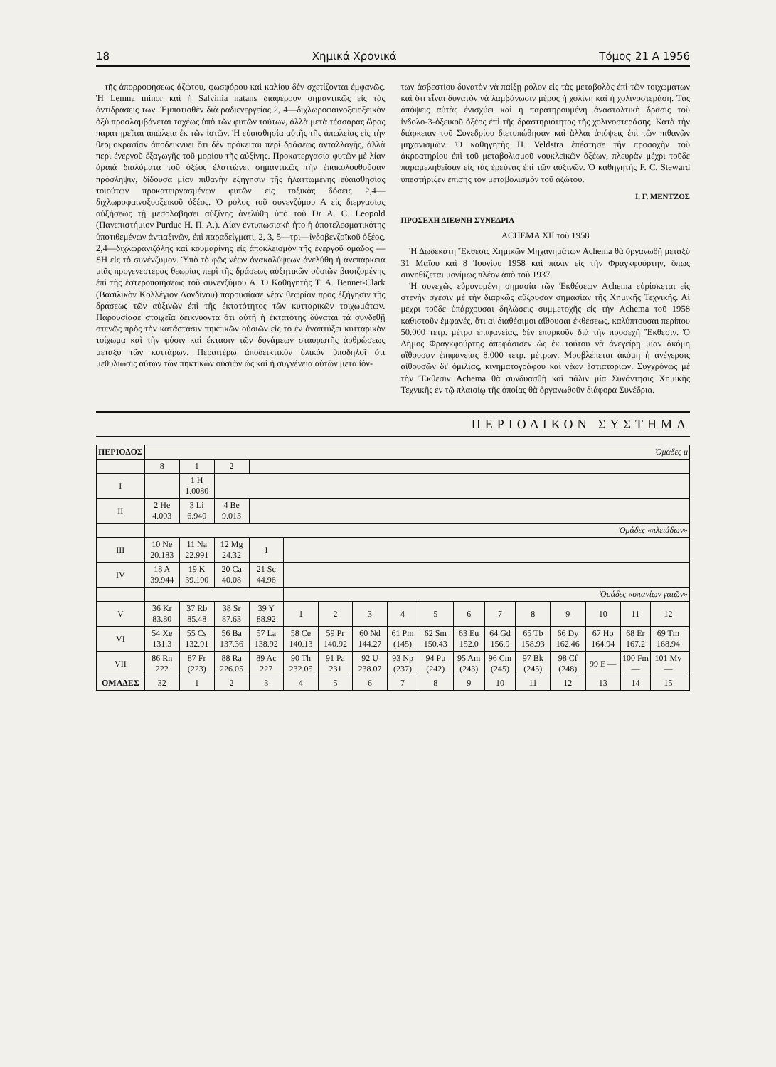18 Χημικά Χρονικά Τόμος 21 Α 1956
τῆς ἀπορροφήσεως ἀζώτου, φωσφόρου καὶ καλίου δὲν σχετίζονται ἐμφανῶς. Ἡ Lemna minor καὶ ἡ Salvinia natans διαφέρουν σημαντικῶς εἰς τὰς ἀντιδράσεις των. Ἐμποτισθὲν διὰ ραδιενεργείας 2, 4—διχλωροφαινοξειοξεικὸν ὀξὺ προσλαμβάνεται ταχέως ὑπὸ τῶν φυτῶν τούτων, ἀλλὰ μετὰ τέσσαρας ὥρας παρατηρεῖται ἀπώλεια ἐκ τῶν ἰστῶν. Ἡ εὐαισθησία αὐτῆς τῆς ἀπωλείας εἰς τὴν θερμοκρασίαν ἀποδεικνύει ὅτι δὲν πρόκειται περὶ δράσεως ἀνταλλαγῆς, ἀλλὰ περὶ ἐνεργοῦ ἐξαγωγῆς τοῦ μορίου τῆς αὐξίνης. Προκατεργασία φυτῶν μὲ λίαν ἀραιὰ διαλύματα τοῦ ὀξέος ἐλαττώνει σημαντικῶς τὴν ἐπακολουθοῦσαν πρόσληψιν, δίδουσα μίαν πιθανὴν ἐξήγησιν τῆς ἠλαττωμένης εὐαισθησίας τοιούτων προκατειργασμένων φυτῶν εἰς τοξικὰς δόσεις 2,4—διχλωροφαινοξυοξεικοῦ ὀξέος. Ὁ ρόλος τοῦ συνενζύμου Α εἰς διεργασίας αὐξήσεως τῇ μεσολαβήσει αὐξίνης ἀνελύθη ὑπὸ τοῦ Dr A. C. Leopold (Πανεπιστήμιον Purdue Η. Π. Α.). Λίαν ἐντυπωσιακὴ ἦτο ἡ ἀποτελεσματικότης ὑποτιθεμένων ἀντιαξινῶν, ἐπὶ παραδείγματι, 2, 3, 5—τρι—ἰνδοβενζοϊκοῦ ὀξέος, 2,4—διχλωρανιζόλης καὶ κουμαρίνης εἰς ἀποκλεισμὸν τῆς ἐνεργοῦ ὁμάδος —SH εἰς τὸ συνένζυμον. Ὑπὸ τὸ φῶς νέων ἀνακαλύψεων ἀνελύθη ἡ ἀνεπάρκεια μιᾶς προγενεστέρας θεωρίας περὶ τῆς δράσεως αὐξητικῶν οὐσιῶν βασιζομένης ἐπὶ τῆς ἑστεροποιήσεως τοῦ συνενζύμου Α. Ὁ Καθηγητὴς Τ. Α. Bennet-Clark (Βασιλικὸν Κολλέγιον Λονδίνου) παρουσίασε νέαν θεωρίαν πρὸς ἐξήγησιν τῆς δράσεως τῶν αὐξινῶν ἐπὶ τῆς ἐκτατότητος τῶν κυτταρικῶν τοιχωμάτων. Παρουσίασε στοιχεῖα δεικνύοντα ὅτι αὐτὴ ἡ ἐκτατότης δύναται τὰ συνδεθῇ στενῶς πρὸς τὴν κατάστασιν πηκτικῶν οὐσιῶν εἰς τὸ ἐν ἀναπτύξει κυτταρικὸν τοίχωμα καὶ τὴν φύσιν καὶ ἔκτασιν τῶν δυνάμεων σταυρωτῆς ἀρθρώσεως μεταξὺ τῶν κυττάρων. Περαιτέρω ἀποδεικτικὸν ὑλικὸν ὑποδηλοῖ ὅτι μεθυλίωσις αὐτῶν τῶν πηκτικῶν οὐσιῶν ὡς καὶ ἡ συγγένεια αὐτῶν μετὰ ἰόν-
των ἀσβεστίου δυνατὸν νὰ παίξῃ ρόλον εἰς τὰς μεταβολὰς ἐπὶ τῶν τοιχωμάτων καὶ ὅτι εἶναι δυνατὸν νὰ λαμβάνωσιν μέρος ἡ χολίνη καὶ ἡ χολινοστεράση. Τὰς ἀπόψεις αὐτὰς ἐνισχύει καὶ ἡ παρατηρουμένη ἀνασταλτικὴ δρᾶσις τοῦ ἰνδολο-3-ὀξεικοῦ ὀξέος ἐπὶ τῆς δραστηριότητος τῆς χολινοστεράσης. Κατὰ τὴν διάρκειαν τοῦ Συνεδρίου διετυπώθησαν καὶ ἄλλαι ἀπόψεις ἐπὶ τῶν πιθανῶν μηχανισμῶν. Ὁ καθηγητὴς H. Veldstra ἐπέστησε τὴν προσοχὴν τοῦ ἀκροατηρίου ἐπὶ τοῦ μεταβολισμοῦ νουκλεϊκῶν ὀξέων, πλευρὰν μέχρι τοῦδε παραμεληθεῖσαν εἰς τὰς ἐρεύνας ἐπὶ τῶν αὐξινῶν. Ὁ καθηγητὴς F. C. Steward ὑπεστήριξεν ἐπίσης τὸν μεταβολισμὸν τοῦ ἀζώτου.
Ι. Γ. ΜΕΝΤΖΟΣ
ΠΡΟΣΕΧΗ ΔΙΕΘΝΗ ΣΥΝΕΔΡΙΑ
ACHEMA XII τοῦ 1958
Ἡ Δωδεκάτη Ἔκθεσις Χημικῶν Μηχανημάτων Achema θὰ ὀργανωθῇ μεταξὺ 31 Μαΐου καὶ 8 Ἰουνίου 1958 καὶ πάλιν εἰς τὴν Φραγκφούρτην, ὅπως συνηθίζεται μονίμως πλέον ἀπὸ τοῦ 1937.
Ἡ συνεχῶς εὐρυνομένη σημασία τῶν Ἐκθέσεων Achema εὑρίσκεται εἰς στενὴν σχέσιν μὲ τὴν διαρκῶς αὔξουσαν σημασίαν τῆς Χημικῆς Τεχνικῆς. Αἱ μέχρι τοῦδε ὑπάρχουσαι δηλώσεις συμμετοχῆς εἰς τὴν Achema τοῦ 1958 καθιστοῦν ἐμφανές, ὅτι αἱ διαθέσιμοι αἴθουσαι ἐκθέσεως, καλύπτουσαι περίπου 50.000 τετρ. μέτρα ἐπιφανείας, δὲν ἐπαρκοῦν διὰ τὴν προσεχῆ Ἔκθεσιν. Ὁ Δῆμος Φραγκφούρτης ἀπεφάσισεν ὡς ἐκ τούτου νὰ ἀνεγείρῃ μίαν ἀκόμη αἴθουσαν ἐπιφανείας 8.000 τετρ. μέτρων. Μροβλέπεται ἀκόμη ἡ ἀνέγερσις αἰθουσῶν δι' ὁμιλίας, κινηματογράφου καὶ νέων ἑστιατορίων. Συγχρόνως μὲ τὴν Ἔκθεσιν Achema θὰ συνδυασθῇ καὶ πάλιν μία Συνάντησις Χημικῆς Τεχνικῆς ἐν τῷ πλαισίῳ τῆς ὁποίας θὰ ὀργανωθοῦν διάφορα Συνέδρια.
ΠΕΡΙΟΔΙΚΟΝ ΣΥΣΤΗΜΑ
| ΠΕΡΙΟΔΟΣ | Ὁμάδες μ | | | | | | | | | | | | | | | | |
| | 8 | 1 | 2 | | | | | | | | | | | | | | |
| I | | 1 H 1.0080 | | | | | | | | | | | | | | | |
| II | 2 He 4.003 | 3 Li 6.940 | 4 Be 9.013 | | | | | | | | | | | | | | |
| | Ὁμάδες «πλειάδων» | | | | | | | | | | | | | | | | |
| III | 10 Ne 20.183 | 11 Na 22.991 | 12 Mg 24.32 | 1 | | | | | | | | | | | | | |
| IV | 18 A 39.944 | 19 K 39.100 | 20 Ca 40.08 | 21 Sc 44.96 | | | | | | | | | | | | | |
| | | | | | Ὁμάδες «σπανίων γαιῶν» | | | | | | | | | | | | |
| V | 36 Kr 83.80 | 37 Rb 85.48 | 38 Sr 87.63 | 39 Y 88.92 | 1 | 2 | 3 | 4 | 5 | 6 | 7 | 8 | 9 | 10 | 11 | 12 | |
| VI | 54 Xe 131.3 | 55 Cs 132.91 | 56 Ba 137.36 | 57 La 138.92 | 58 Ce 140.13 | 59 Pr 140.92 | 60 Nd 144.27 | 61 Pm (145) | 62 Sm 150.43 | 63 Eu 152.0 | 64 Gd 156.9 | 65 Tb 158.93 | 66 Dy 162.46 | 67 Ho 164.94 | 68 Er 167.2 | 69 Tm 168.94 | |
| VII | 86 Rn 222 | 87 Fr (223) | 88 Ra 226.05 | 89 Ac 227 | 90 Th 232.05 | 91 Pa 231 | 92 U 238.07 | 93 Np (237) | 94 Pu (242) | 95 Am (243) | 96 Cm (245) | 97 Bk (245) | 98 Cf (248) | 99 E — | 100 Fm — | 101 Mv — | |
| ΟΜΑΔΕΣ | 32 | 1 | 2 | 3 | 4 | 5 | 6 | 7 | 8 | 9 | 10 | 11 | 12 | 13 | 14 | 15 | |